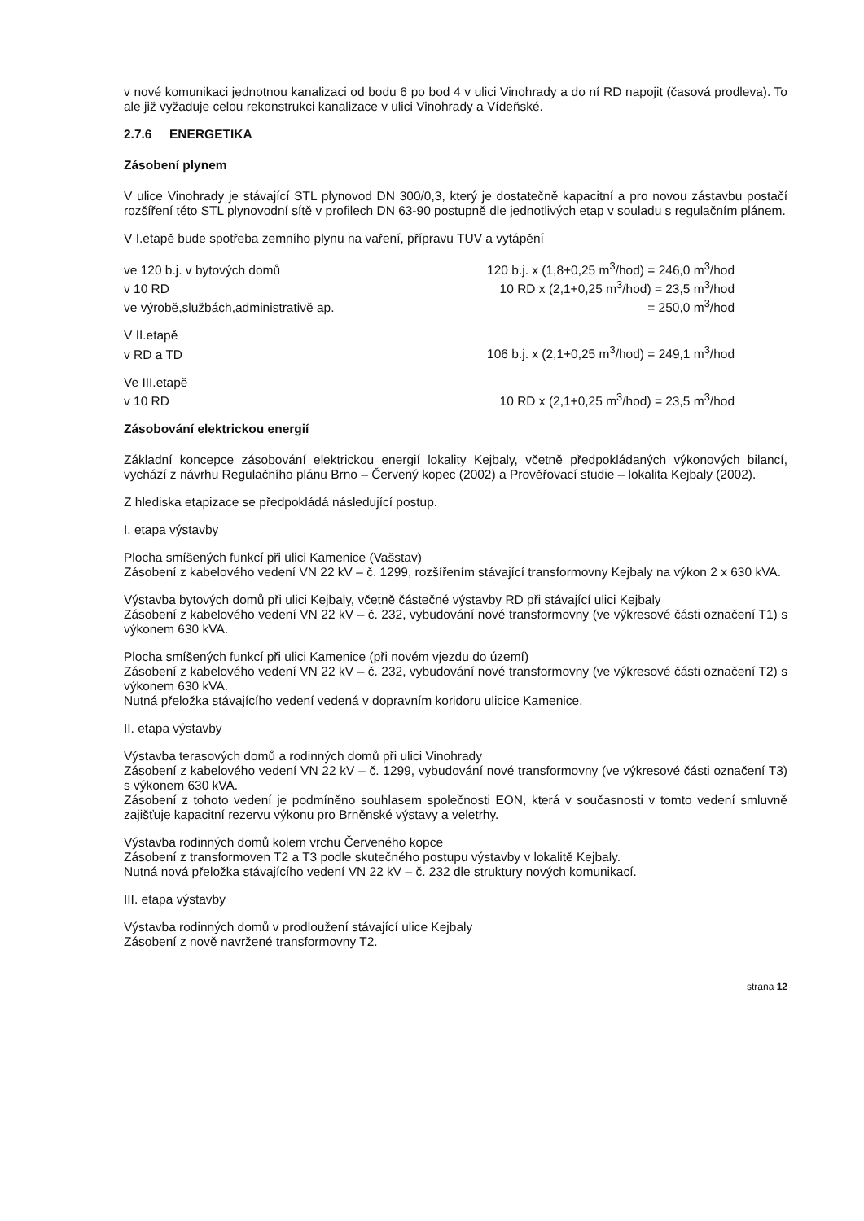v nové komunikaci jednotnou kanalizaci od bodu 6 po bod 4 v ulici Vinohrady a do ní RD napojit (časová prodleva). To ale již vyžaduje celou rekonstrukci kanalizace v ulici Vinohrady a Vídeňské.
2.7.6 ENERGETIKA
Zásobení plynem
V ulice Vinohrady je stávající STL plynovod DN 300/0,3, který je dostatečně kapacitní a pro novou zástavbu postačí rozšíření této STL plynovodní sítě v profilech DN 63-90 postupně dle jednotlivých etap v souladu s regulačním plánem.
V I.etapě bude spotřeba zemního plynu na vaření, přípravu TUV a vytápění
| ve 120 b.j. v bytových domů | 120 b.j. x (1,8+0,25 m<sup>3</sup>/hod) = 246,0 m<sup>3</sup>/hod |
| v 10 RD | 10 RD x (2,1+0,25 m<sup>3</sup>/hod) = 23,5 m<sup>3</sup>/hod |
| ve výrobě,službách,administrativě ap. | = 250,0 m<sup>3</sup>/hod |
| V II.etapě | |
| v RD a TD | 106 b.j. x (2,1+0,25 m<sup>3</sup>/hod) = 249,1 m<sup>3</sup>/hod |
| Ve III.etapě | |
| v 10 RD | 10 RD x (2,1+0,25 m<sup>3</sup>/hod) = 23,5 m<sup>3</sup>/hod |
Zásobování elektrickou energií
Základní koncepce zásobování elektrickou energií lokality Kejbaly, včetně předpokládaných výkonových bilancí, vychází z návrhu Regulačního plánu Brno – Červený kopec (2002) a Prověřovací studie – lokalita Kejbaly (2002).
Z hlediska etapizace se předpokládá následující postup.
I. etapa výstavby
Plocha smíšených funkcí při ulici Kamenice (Vašstav)
Zásobení z kabelového vedení VN 22 kV – č. 1299, rozšířením stávající transformovny Kejbaly na výkon 2 x 630 kVA.
Výstavba bytových domů při ulici Kejbaly, včetně částečné výstavby RD při stávající ulici Kejbaly
Zásobení z kabelového vedení VN 22 kV – č. 232, vybudování nové transformovny (ve výkresové části označení T1) s výkonem 630 kVA.
Plocha smíšených funkcí při ulici Kamenice (při novém vjezdu do území)
Zásobení z kabelového vedení VN 22 kV – č. 232, vybudování nové transformovny (ve výkresové části označení T2) s výkonem 630 kVA.
Nutná přeložka stávajícího vedení vedená v dopravním koridoru ulicice Kamenice.
II. etapa výstavby
Výstavba terasových domů a rodinných domů při ulici Vinohrady
Zásobení z kabelového vedení VN 22 kV – č. 1299, vybudování nové transformovny (ve výkresové části označení T3) s výkonem 630 kVA.
Zásobení z tohoto vedení je podmíněno souhlasem společnosti EON, která v současnosti v tomto vedení smluvně zajišťuje kapacitní rezervu výkonu pro Brněnské výstavy a veletrhy.
Výstavba rodinných domů kolem vrchu Červeného kopce
Zásobení z transformoven T2 a T3 podle skutečného postupu výstavby v lokalitě Kejbaly.
Nutná nová přeložka stávajícího vedení VN 22 kV – č. 232 dle struktury nových komunikací.
III. etapa výstavby
Výstavba rodinných domů v prodloužení stávající ulice Kejbaly
Zásobení z nově navržené transformovny T2.
strana 12